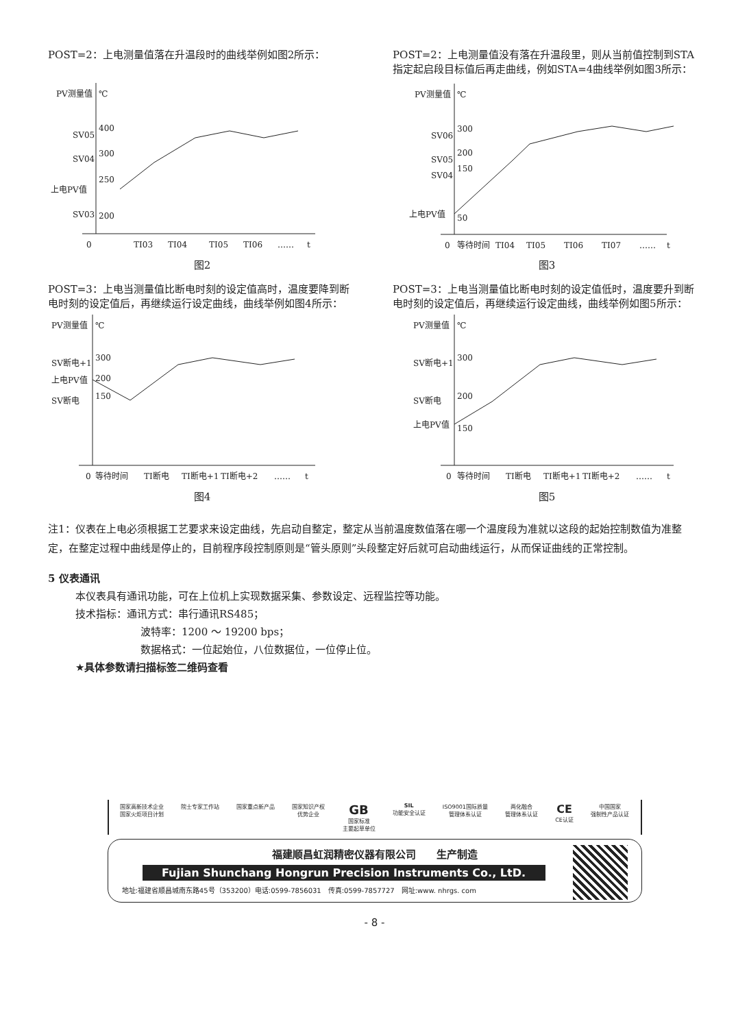POST=2：上电测量值落在升温段时的曲线举例如图2所示：
PV测量值
℃
SV05
SV04
上电PV值
SV03
400
300
250
200
0
TI03
TI04
TI05
TI06
……
t
图2
POST=2：上电测量值没有落在升温段里，则从当前值控制到STA指定起启段目标值后再走曲线，例如STA=4曲线举例如图3所示：
PV测量值
℃
SV06
SV05
SV04
上电PV值
300
200
150
50
0
等待时间
TI04
TI05
TI06
TI07
……
t
图3
POST=3：上电当测量值比断电时刻的设定值高时，温度要降到断电时刻的设定值后，再继续运行设定曲线，曲线举例如图4所示：
PV测量值
℃
SV断电+1
上电PV值
SV断电
300
200
150
0
等待时间
TI断电
TI断电+1
TI断电+2
……
t
图4
POST=3：上电当测量值比断电时刻的设定值低时，温度要升到断电时刻的设定值后，再继续运行设定曲线，曲线举例如图5所示：
PV测量值
℃
SV断电+1
SV断电
上电PV值
300
200
150
0
等待时间
TI断电
TI断电+1
TI断电+2
……
t
图5
注1：仪表在上电必须根据工艺要求来设定曲线，先启动自整定，整定从当前温度数值落在哪一个温度段为准就以这段的起始控制数值为准整定，在整定过程中曲线是停止的，目前程序段控制原则是“管头原则”头段整定好后就可启动曲线运行，从而保证曲线的正常控制。
5 仪表通讯
本仪表具有通讯功能，可在上位机上实现数据采集、参数设定、远程监控等功能。
技术指标：通讯方式：串行通讯RS485；
波特率：1200 ～ 19200 bps；
数据格式：一位起始位，八位数据位，一位停止位。
★具体参数请扫描标签二维码查看
国家高新技术企业
国家火炬项目计划 院士专家工作站 国家重点新产品 国家知识产权
优势企业 GB
国家标准
主要起草单位 SIL
功能安全认证 ISO9001国际质量
管理体系认证 两化融合
管理体系认证 CE
CE认证 中国国家
强制性产品认证
福建顺昌虹润精密仪器有限公司　　生产制造
Fujian Shunchang Hongrun Precision Instruments Co., LtD.
地址:福建省顺昌城南东路45号（353200）电话:0599-7856031　传真:0599-7857727　网址:www. nhrgs. com
- 8 -